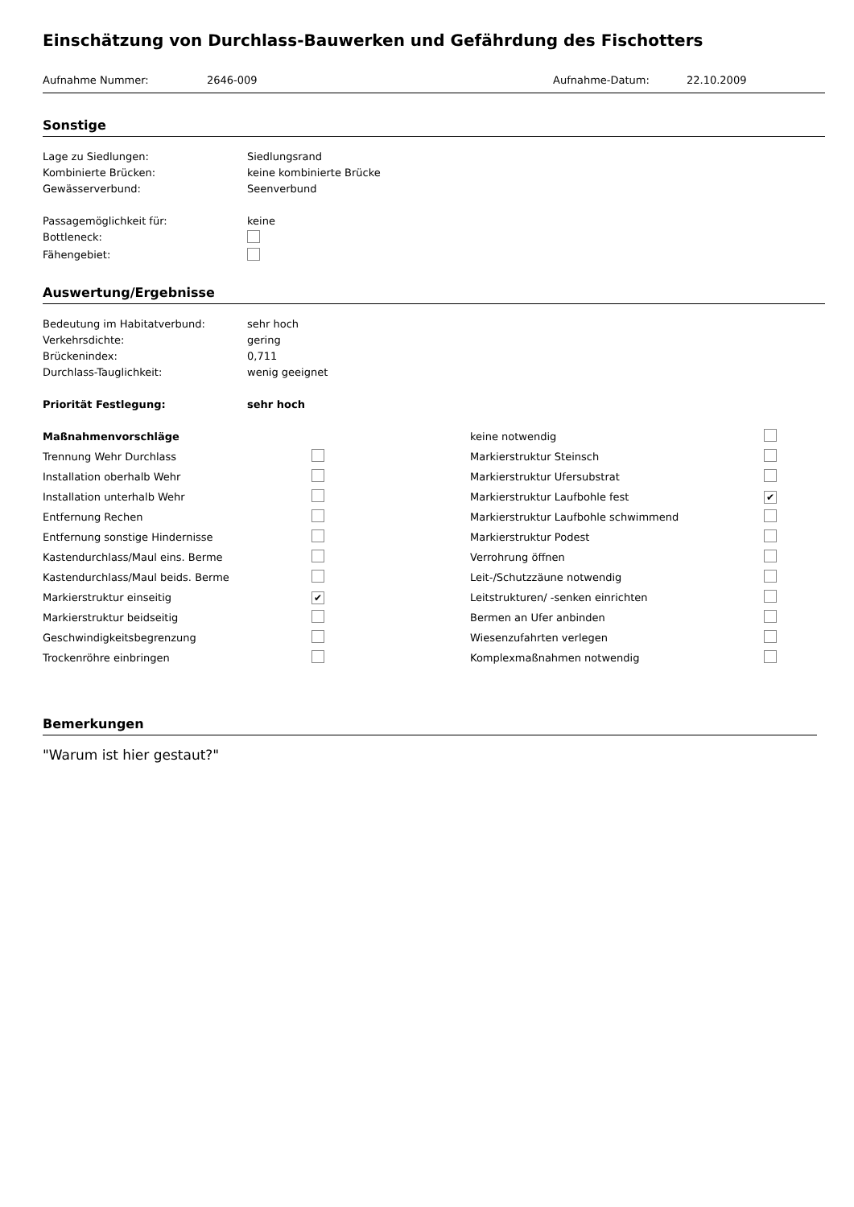Einschätzung von Durchlass-Bauwerken und Gefährdung des Fischotters
Aufnahme Nummer: 2646-009 Aufnahme-Datum: 22.10.2009
Sonstige
Lage zu Siedlungen: Siedlungsrand
Kombinierte Brücken: keine kombinierte Brücke
Gewässerverbund: Seenverbund
Passagemöglichkeit für: keine
Bottleneck:
Fähengebiet:
Auswertung/Ergebnisse
Bedeutung im Habitatverbund: sehr hoch
Verkehrsdichte: gering
Brückenindex: 0,711
Durchlass-Tauglichkeit: wenig geeignet
Priorität Festlegung: sehr hoch
| Maßnahmenvorschläge | | keine notwendig | |
| Trennung Wehr Durchlass | | Markierstruktur Steinsch | |
| Installation oberhalb Wehr | | Markierstruktur Ufersubstrat | |
| Installation unterhalb Wehr | | Markierstruktur Laufbohle fest | ✔ |
| Entfernung Rechen | | Markierstruktur Laufbohle schwimmend | |
| Entfernung sonstige Hindernisse | | Markierstruktur Podest | |
| Kastendurchlass/Maul eins. Berme | | Verrohrung öffnen | |
| Kastendurchlass/Maul beids. Berme | | Leit-/Schutzzäune notwendig | |
| Markierstruktur einseitig | ✔ | Leitstrukturen/ -senken einrichten | |
| Markierstruktur beidseitig | | Bermen an Ufer anbinden | |
| Geschwindigkeitsbegrenzung | | Wiesenzufahrten verlegen | |
| Trockenröhre einbringen | | Komplexmaßnahmen notwendig | |
Bemerkungen
"Warum ist hier gestaut?"